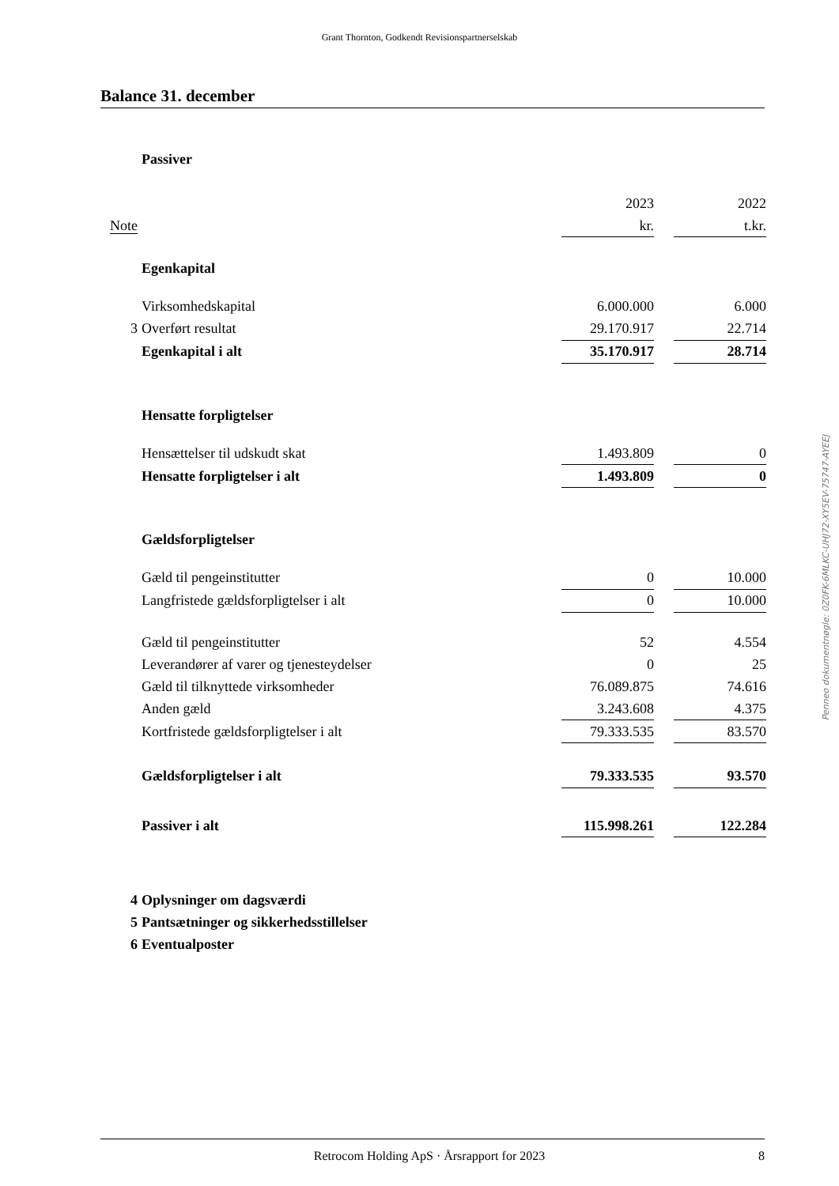Grant Thornton, Godkendt Revisionspartnerselskab
Balance 31. december
| | Passiver | | | |
| | | 2023 | | 2022 |
| Note | | kr. | | t.kr. |
| | Egenkapital | | | |
| | Virksomhedskapital | 6.000.000 | | 6.000 |
| 3 | Overført resultat | 29.170.917 | | 22.714 |
| | Egenkapital i alt | 35.170.917 | | 28.714 |
| | Hensatte forpligtelser | | | |
| | Hensættelser til udskudt skat | 1.493.809 | | 0 |
| | Hensatte forpligtelser i alt | 1.493.809 | | 0 |
| | Gældsforpligtelser | | | |
| | Gæld til pengeinstitutter | 0 | | 10.000 |
| | Langfristede gældsforpligtelser i alt | 0 | | 10.000 |
| | Gæld til pengeinstitutter | 52 | | 4.554 |
| | Leverandører af varer og tjenesteydelser | 0 | | 25 |
| | Gæld til tilknyttede virksomheder | 76.089.875 | | 74.616 |
| | Anden gæld | 3.243.608 | | 4.375 |
| | Kortfristede gældsforpligtelser i alt | 79.333.535 | | 83.570 |
| | Gældsforpligtelser i alt | 79.333.535 | | 93.570 |
| | Passiver i alt | 115.998.261 | | 122.284 |
| 4 | Oplysninger om dagsværdi | | | |
| 5 | Pantsætninger og sikkerhedsstillelser | | | |
| 6 | Eventualposter | | | |
Penneo dokumentnøgle: 0Z0FK-6MLKC-UHJ72-XY5EV-75747-AYEEJ
Retrocom Holding ApS · Årsrapport for 2023 8